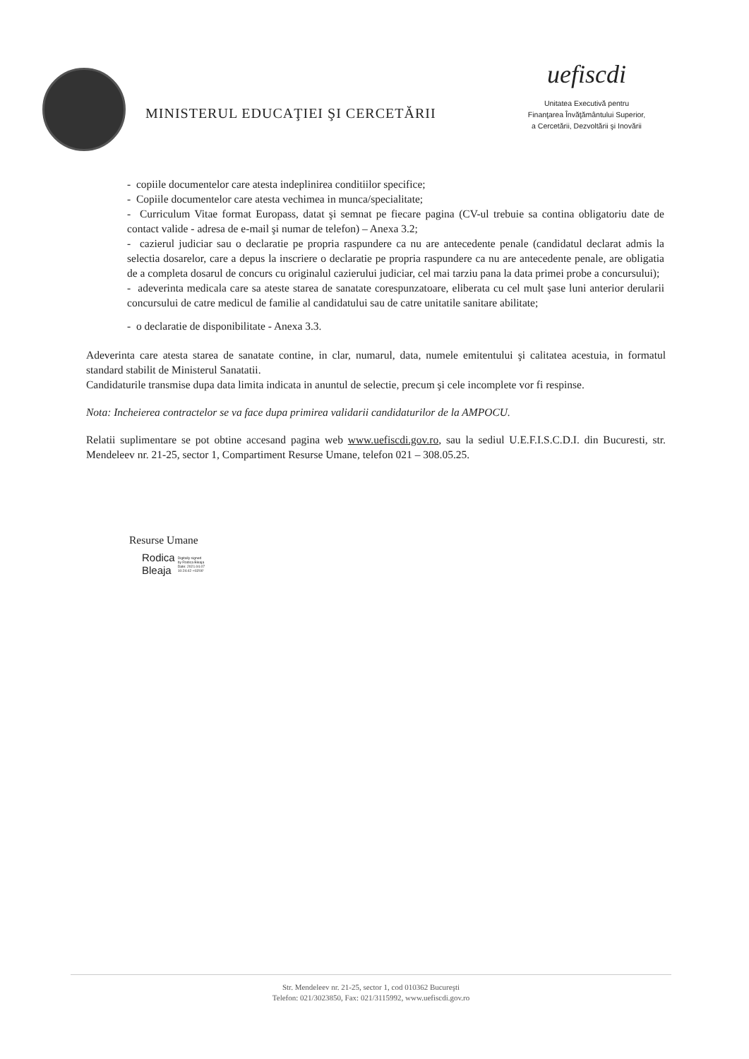MINISTERUL EDUCAŢIEI ŞI CERCETĂRII
uefiscdi
Unitatea Executivă pentru
Finanţarea Învăţământului Superior,
a Cercetării, Dezvoltării şi Inovării
- copiile documentelor care atesta indeplinirea conditiilor specifice;
- Copiile documentelor care atesta vechimea in munca/specialitate;
- Curriculum Vitae format Europass, datat şi semnat pe fiecare pagina (CV-ul trebuie sa contina obligatoriu date de contact valide - adresa de e-mail şi numar de telefon) – Anexa 3.2;
- cazierul judiciar sau o declaratie pe propria raspundere ca nu are antecedente penale (candidatul declarat admis la selectia dosarelor, care a depus la inscriere o declaratie pe propria raspundere ca nu are antecedente penale, are obligatia de a completa dosarul de concurs cu originalul cazierului judiciar, cel mai tarziu pana la data primei probe a concursului);
- adeverinta medicala care sa ateste starea de sanatate corespunzatoare, eliberata cu cel mult şase luni anterior derularii concursului de catre medicul de familie al candidatului sau de catre unitatile sanitare abilitate;
- o declaratie de disponibilitate - Anexa 3.3.
Adeverinta care atesta starea de sanatate contine, in clar, numarul, data, numele emitentului şi calitatea acestuia, in formatul standard stabilit de Ministerul Sanatatii.
Candidaturile transmise dupa data limita indicata in anuntul de selectie, precum şi cele incomplete vor fi respinse.
Nota: Incheierea contractelor se va face dupa primirea validarii candidaturilor de la AMPOCU.
Relatii suplimentare se pot obtine accesand pagina web www.uefiscdi.gov.ro, sau la sediul U.E.F.I.S.C.D.I. din Bucuresti, str. Mendeleev nr. 21-25, sector 1, Compartiment Resurse Umane, telefon 021 – 308.05.25.
Resurse Umane
Rodica
Bleaja
Digitally signed
by Rodica Bleaja
Date: 2021.04.07
10:24:42 +03'00'
Str. Mendeleev nr. 21-25, sector 1, cod 010362 Bucureşti
Telefon: 021/3023850, Fax: 021/3115992, www.uefiscdi.gov.ro